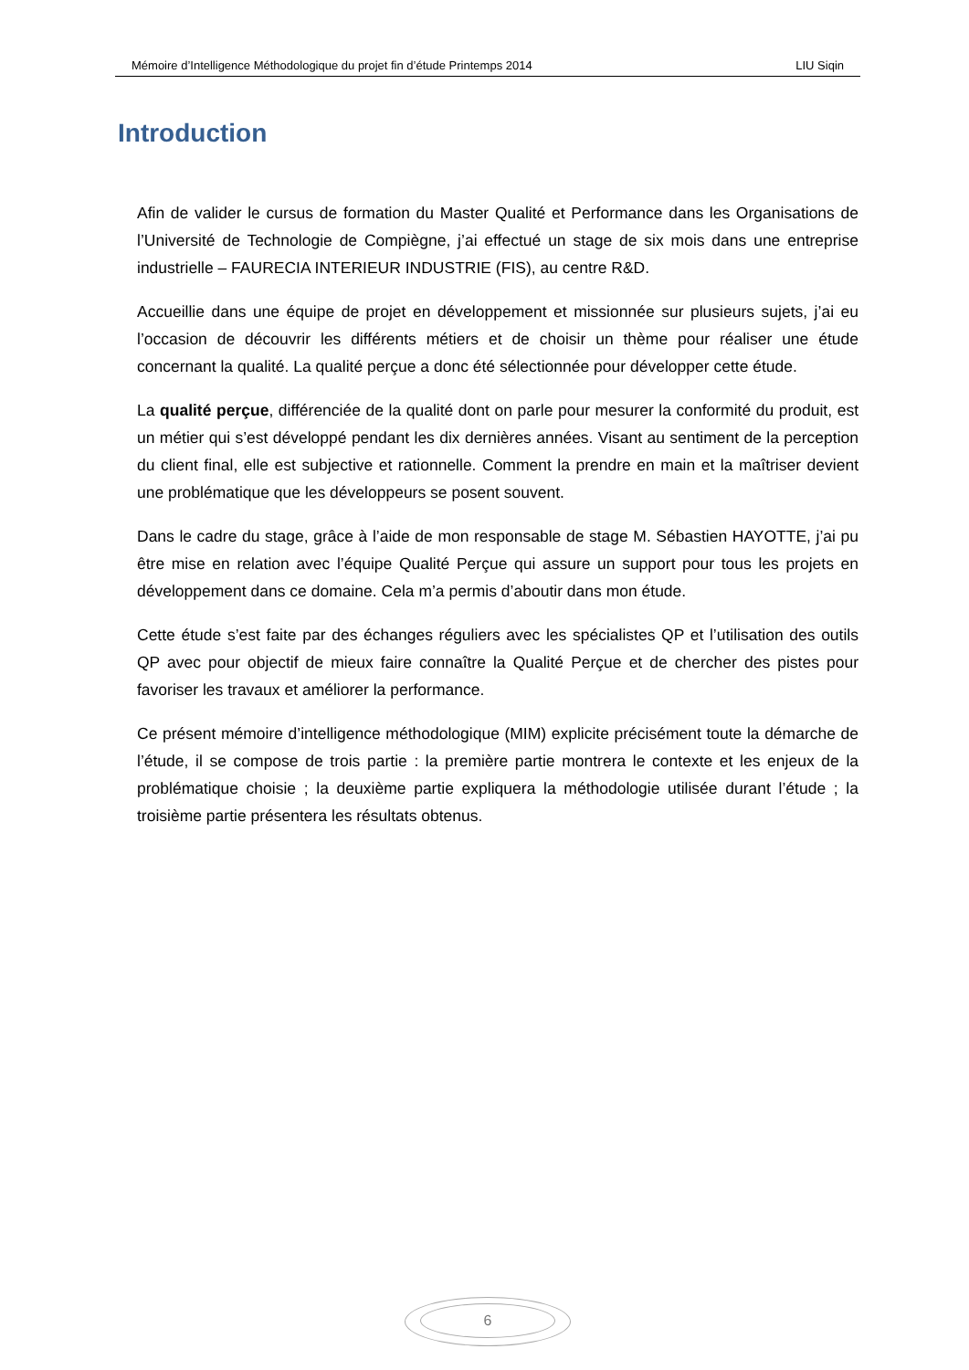Mémoire d’Intelligence Méthodologique du projet fin d’étude Printemps 2014 LIU Siqin
Introduction
Afin de valider le cursus de formation du Master Qualité et Performance dans les Organisations de l’Université de Technologie de Compiègne, j’ai effectué un stage de six mois dans une entreprise industrielle – FAURECIA INTERIEUR INDUSTRIE (FIS), au centre R&D.
Accueillie dans une équipe de projet en développement et missionnée sur plusieurs sujets, j’ai eu l’occasion de découvrir les différents métiers et de choisir un thème pour réaliser une étude concernant la qualité. La qualité perçue a donc été sélectionnée pour développer cette étude.
La qualité perçue, différenciée de la qualité dont on parle pour mesurer la conformité du produit, est un métier qui s’est développé pendant les dix dernières années. Visant au sentiment de la perception du client final, elle est subjective et rationnelle. Comment la prendre en main et la maîtriser devient une problématique que les développeurs se posent souvent.
Dans le cadre du stage, grâce à l’aide de mon responsable de stage M. Sébastien HAYOTTE, j’ai pu être mise en relation avec l’équipe Qualité Perçue qui assure un support pour tous les projets en développement dans ce domaine. Cela m’a permis d’aboutir dans mon étude.
Cette étude s’est faite par des échanges réguliers avec les spécialistes QP et l’utilisation des outils QP avec pour objectif de mieux faire connaître la Qualité Perçue et de chercher des pistes pour favoriser les travaux et améliorer la performance.
Ce présent mémoire d’intelligence méthodologique (MIM) explicite précisément toute la démarche de l’étude, il se compose de trois partie : la première partie montrera le contexte et les enjeux de la problématique choisie ; la deuxième partie expliquera la méthodologie utilisée durant l’étude ; la troisième partie présentera les résultats obtenus.
6